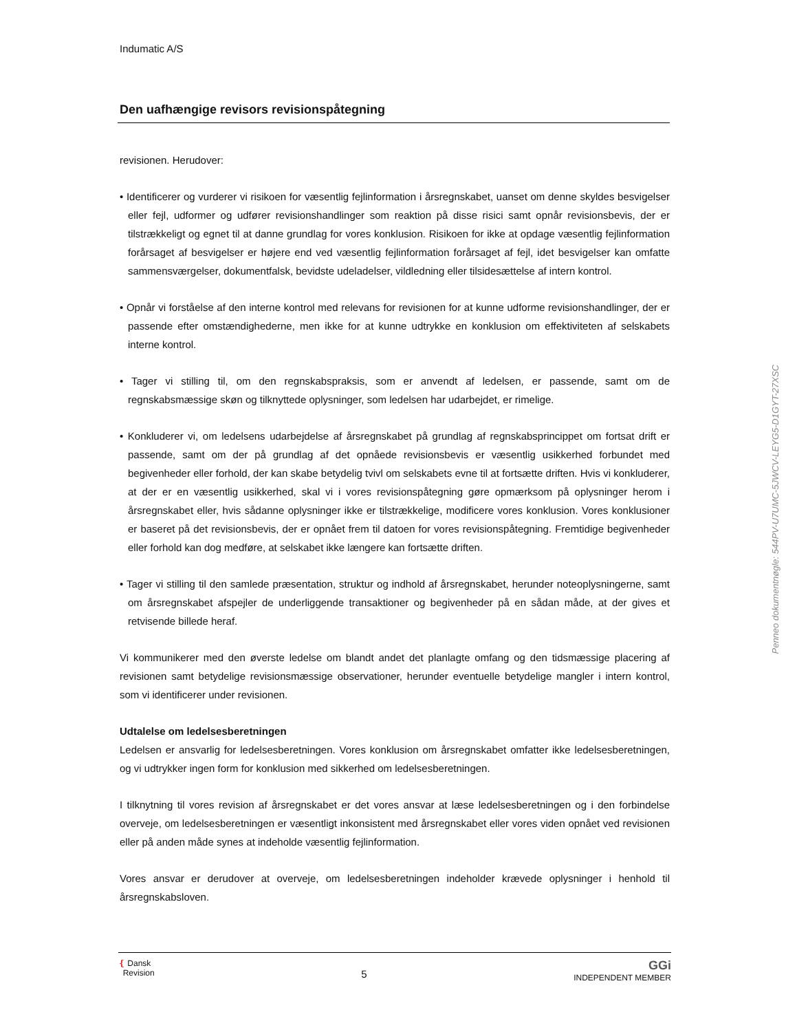Indumatic A/S
Den uafhængige revisors revisionspåtegning
revisionen. Herudover:
• Identificerer og vurderer vi risikoen for væsentlig fejlinformation i årsregnskabet, uanset om denne skyldes besvigelser eller fejl, udformer og udfører revisionshandlinger som reaktion på disse risici samt opnår revisionsbevis, der er tilstrækkeligt og egnet til at danne grundlag for vores konklusion. Risikoen for ikke at opdage væsentlig fejlinformation forårsaget af besvigelser er højere end ved væsentlig fejlinformation forårsaget af fejl, idet besvigelser kan omfatte sammensværgelser, dokumentfalsk, bevidste udeladelser, vildledning eller tilsidesættelse af intern kontrol.
• Opnår vi forståelse af den interne kontrol med relevans for revisionen for at kunne udforme revisionshandlinger, der er passende efter omstændighederne, men ikke for at kunne udtrykke en konklusion om effektiviteten af selskabets interne kontrol.
• Tager vi stilling til, om den regnskabspraksis, som er anvendt af ledelsen, er passende, samt om de regnskabsmæssige skøn og tilknyttede oplysninger, som ledelsen har udarbejdet, er rimelige.
• Konkluderer vi, om ledelsens udarbejdelse af årsregnskabet på grundlag af regnskabsprincippet om fortsat drift er passende, samt om der på grundlag af det opnåede revisionsbevis er væsentlig usikkerhed forbundet med begivenheder eller forhold, der kan skabe betydelig tvivl om selskabets evne til at fortsætte driften. Hvis vi konkluderer, at der er en væsentlig usikkerhed, skal vi i vores revisionspåtegning gøre opmærksom på oplysninger herom i årsregnskabet eller, hvis sådanne oplysninger ikke er tilstrækkelige, modificere vores konklusion. Vores konklusioner er baseret på det revisionsbevis, der er opnået frem til datoen for vores revisionspåtegning. Fremtidige begivenheder eller forhold kan dog medføre, at selskabet ikke længere kan fortsætte driften.
• Tager vi stilling til den samlede præsentation, struktur og indhold af årsregnskabet, herunder noteoplysningerne, samt om årsregnskabet afspejler de underliggende transaktioner og begivenheder på en sådan måde, at der gives et retvisende billede heraf.
Vi kommunikerer med den øverste ledelse om blandt andet det planlagte omfang og den tidsmæssige placering af revisionen samt betydelige revisionsmæssige observationer, herunder eventuelle betydelige mangler i intern kontrol, som vi identificerer under revisionen.
Udtalelse om ledelsesberetningen
Ledelsen er ansvarlig for ledelsesberetningen. Vores konklusion om årsregnskabet omfatter ikke ledelsesberetningen, og vi udtrykker ingen form for konklusion med sikkerhed om ledelsesberetningen.
I tilknytning til vores revision af årsregnskabet er det vores ansvar at læse ledelsesberetningen og i den forbindelse overveje, om ledelsesberetningen er væsentligt inkonsistent med årsregnskabet eller vores viden opnået ved revisionen eller på anden måde synes at indeholde væsentlig fejlinformation.
Vores ansvar er derudover at overveje, om ledelsesberetningen indeholder krævede oplysninger i henhold til årsregnskabsloven.
❴ Dansk
Revision
5
GGi
INDEPENDENT MEMBER
Penneo dokumentnøgle: 544PV-U7UMC-5JWCV-LEYG5-D1GYT-27XSC